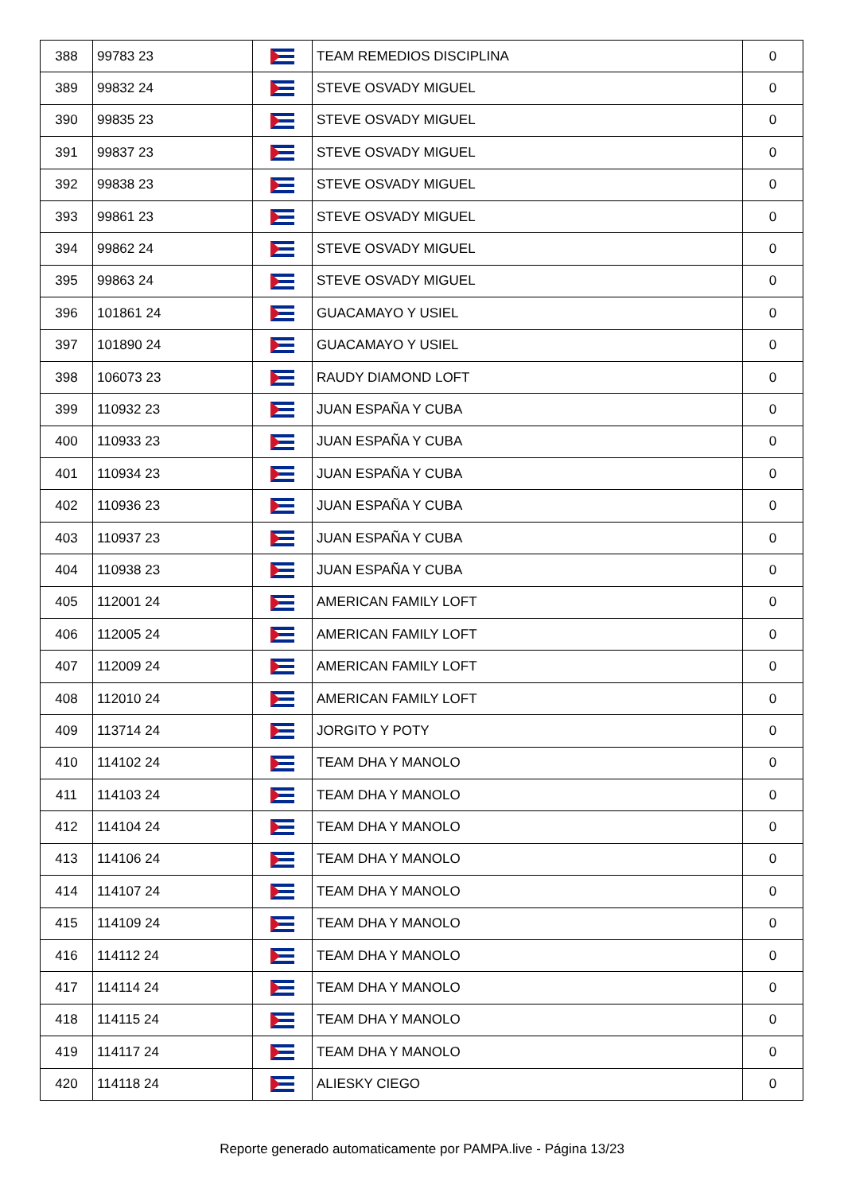| 388 | 99783 23 | | TEAM REMEDIOS DISCIPLINA | 0 |
| 389 | 99832 24 | | STEVE OSVADY MIGUEL | 0 |
| 390 | 99835 23 | | STEVE OSVADY MIGUEL | 0 |
| 391 | 99837 23 | | STEVE OSVADY MIGUEL | 0 |
| 392 | 99838 23 | | STEVE OSVADY MIGUEL | 0 |
| 393 | 99861 23 | | STEVE OSVADY MIGUEL | 0 |
| 394 | 99862 24 | | STEVE OSVADY MIGUEL | 0 |
| 395 | 99863 24 | | STEVE OSVADY MIGUEL | 0 |
| 396 | 101861 24 | | GUACAMAYO Y USIEL | 0 |
| 397 | 101890 24 | | GUACAMAYO Y USIEL | 0 |
| 398 | 106073 23 | | RAUDY DIAMOND LOFT | 0 |
| 399 | 110932 23 | | JUAN ESPAÑA Y CUBA | 0 |
| 400 | 110933 23 | | JUAN ESPAÑA Y CUBA | 0 |
| 401 | 110934 23 | | JUAN ESPAÑA Y CUBA | 0 |
| 402 | 110936 23 | | JUAN ESPAÑA Y CUBA | 0 |
| 403 | 110937 23 | | JUAN ESPAÑA Y CUBA | 0 |
| 404 | 110938 23 | | JUAN ESPAÑA Y CUBA | 0 |
| 405 | 112001 24 | | AMERICAN FAMILY LOFT | 0 |
| 406 | 112005 24 | | AMERICAN FAMILY LOFT | 0 |
| 407 | 112009 24 | | AMERICAN FAMILY LOFT | 0 |
| 408 | 112010 24 | | AMERICAN FAMILY LOFT | 0 |
| 409 | 113714 24 | | JORGITO Y POTY | 0 |
| 410 | 114102 24 | | TEAM DHA Y MANOLO | 0 |
| 411 | 114103 24 | | TEAM DHA Y MANOLO | 0 |
| 412 | 114104 24 | | TEAM DHA Y MANOLO | 0 |
| 413 | 114106 24 | | TEAM DHA Y MANOLO | 0 |
| 414 | 114107 24 | | TEAM DHA Y MANOLO | 0 |
| 415 | 114109 24 | | TEAM DHA Y MANOLO | 0 |
| 416 | 114112 24 | | TEAM DHA Y MANOLO | 0 |
| 417 | 114114 24 | | TEAM DHA Y MANOLO | 0 |
| 418 | 114115 24 | | TEAM DHA Y MANOLO | 0 |
| 419 | 114117 24 | | TEAM DHA Y MANOLO | 0 |
| 420 | 114118 24 | | ALIESKY CIEGO | 0 |
Reporte generado automaticamente por PAMPA.live - Página 13/23